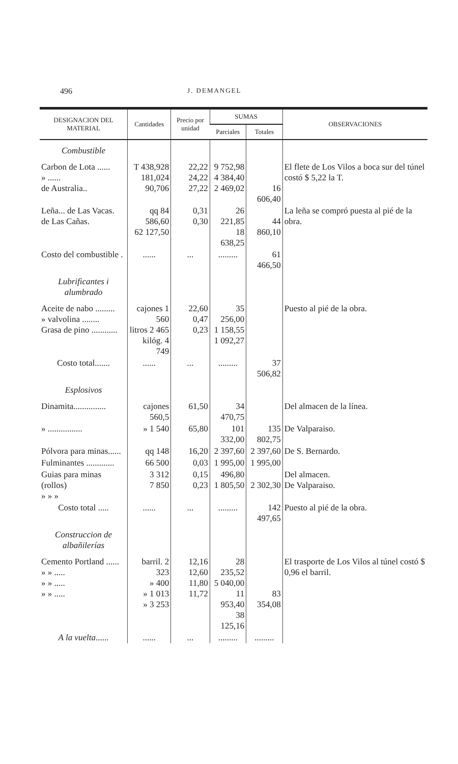496 J. DEMANGEL
| DESIGNACION DEL MATERIAL | Cantidades | Precio por unidad | SUMAS | | OBSERVACIONES |
| --- | --- | --- | --- | --- | --- |
| | | | Parciales | Totales | |
| Combustible | | | | | |
| Carbon de Lota ...... » ...... de Australia.. | T 438,928 181,024 90,706 | 22,22 24,22 27,22 | 9 752,98 4 384,40 2 469,02 | 16 606,40 | El flete de Los Vilos a boca sur del túnel costó $ 5,22 la T. |
| Leña... de Las Vacas. de Las Cañas. | qq 84 586,60 62 127,50 | 0,31 0,30 | 26 221,85 18 638,25 | 44 860,10 | La leña se compró puesta al pié de la obra. |
| Costo del combustible . | ...... | ... | ......... | 61 466,50 | |
| Lubrificantes i alumbrado | | | | | |
| Aceite de nabo ......... » valvolina ........ Grasa de pino ............ | cajones 1 560 litros 2 465 kilóg. 4 749 | 22,60 0,47 0,23 | 35 256,00 1 158,55 1 092,27 | | Puesto al pié de la obra. |
| Costo total....... | ...... | ... | ......... | 37 506,82 | |
| Esplosivos | | | | | |
| Dinamita............... | cajones 560,5 | 61,50 | 34 470,75 | | Del almacen de la línea. |
| » ................ | » 1 540 | 65,80 | 101 332,00 | 135 802,75 | De Valparaiso. |
| Pólvora para minas...... | qq 148 | 16,20 | 2 397,60 | 2 397,60 | De S. Bernardo. |
| Fulminantes ............. | 66 500 | 0,03 | 1 995,00 | 1 995,00 | |
| Guias para minas (rollos) » » » | 3 312 7 850 | 0,15 0,23 | 496,80 1 805,50 | 2 302,30 | Del almacen. De Valparaiso. |
| Costo total ..... | ...... | ... | ......... | 142 497,65 | Puesto al pié de la obra. |
| Construccion de albañilerías | | | | | |
| Cemento Portland ...... » » ..... » » ..... » » ..... | barril. 2 323 » 400 » 1 013 » 3 253 | 12,16 12,60 11,80 11,72 | 28 235,52 5 040,00 11 953,40 38 125,16 | 83 354,08 | El trasporte de Los Vilos al túnel costó $ 0,96 el barril. |
| A la vuelta ...... | ...... | ... | ......... | ......... | |